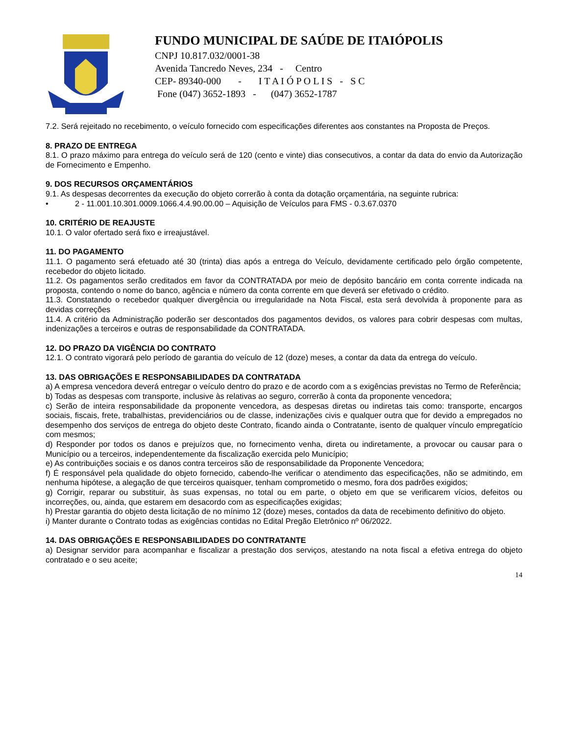FUNDO MUNICIPAL DE SAÚDE DE ITAIÓPOLIS
CNPJ 10.817.032/0001-38
Avenida Tancredo Neves, 234 - Centro
CEP- 89340-000 - I T A I Ó P O L I S - S C
Fone (047) 3652-1893 - (047) 3652-1787
7.2. Será rejeitado no recebimento, o veículo fornecido com especificações diferentes aos constantes na Proposta de Preços.
8. PRAZO DE ENTREGA
8.1. O prazo máximo para entrega do veículo será de 120 (cento e vinte) dias consecutivos, a contar da data do envio da Autorização de Fornecimento e Empenho.
9. DOS RECURSOS ORÇAMENTÁRIOS
9.1. As despesas decorrentes da execução do objeto correrão à conta da dotação orçamentária, na seguinte rubrica:
• 2 - 11.001.10.301.0009.1066.4.4.90.00.00 – Aquisição de Veículos para FMS - 0.3.67.0370
10. CRITÉRIO DE REAJUSTE
10.1. O valor ofertado será fixo e irreajustável.
11. DO PAGAMENTO
11.1. O pagamento será efetuado até 30 (trinta) dias após a entrega do Veículo, devidamente certificado pelo órgão competente, recebedor do objeto licitado.
11.2. Os pagamentos serão creditados em favor da CONTRATADA por meio de depósito bancário em conta corrente indicada na proposta, contendo o nome do banco, agência e número da conta corrente em que deverá ser efetivado o crédito.
11.3. Constatando o recebedor qualquer divergência ou irregularidade na Nota Fiscal, esta será devolvida à proponente para as devidas correções
11.4. A critério da Administração poderão ser descontados dos pagamentos devidos, os valores para cobrir despesas com multas, indenizações a terceiros e outras de responsabilidade da CONTRATADA.
12. DO PRAZO DA VIGÊNCIA DO CONTRATO
12.1. O contrato vigorará pelo período de garantia do veículo de 12 (doze) meses, a contar da data da entrega do veículo.
13. DAS OBRIGAÇÕES E RESPONSABILIDADES DA CONTRATADA
a) A empresa vencedora deverá entregar o veículo dentro do prazo e de acordo com a s exigências previstas no Termo de Referência;
b) Todas as despesas com transporte, inclusive às relativas ao seguro, correrão à conta da proponente vencedora;
c) Serão de inteira responsabilidade da proponente vencedora, as despesas diretas ou indiretas tais como: transporte, encargos sociais, fiscais, frete, trabalhistas, previdenciários ou de classe, indenizações civis e qualquer outra que for devido a empregados no desempenho dos serviços de entrega do objeto deste Contrato, ficando ainda o Contratante, isento de qualquer vínculo empregatício com mesmos;
d) Responder por todos os danos e prejuízos que, no fornecimento venha, direta ou indiretamente, a provocar ou causar para o Município ou a terceiros, independentemente da fiscalização exercida pelo Município;
e) As contribuições sociais e os danos contra terceiros são de responsabilidade da Proponente Vencedora;
f) É responsável pela qualidade do objeto fornecido, cabendo-lhe verificar o atendimento das especificações, não se admitindo, em nenhuma hipótese, a alegação de que terceiros quaisquer, tenham comprometido o mesmo, fora dos padrões exigidos;
g) Corrigir, reparar ou substituir, às suas expensas, no total ou em parte, o objeto em que se verificarem vícios, defeitos ou incorreções, ou, ainda, que estarem em desacordo com as especificações exigidas;
h) Prestar garantia do objeto desta licitação de no mínimo 12 (doze) meses, contados da data de recebimento definitivo do objeto.
i) Manter durante o Contrato todas as exigências contidas no Edital Pregão Eletrônico nº 06/2022.
14. DAS OBRIGAÇÕES E RESPONSABILIDADES DO CONTRATANTE
a) Designar servidor para acompanhar e fiscalizar a prestação dos serviços, atestando na nota fiscal a efetiva entrega do objeto contratado e o seu aceite;
14